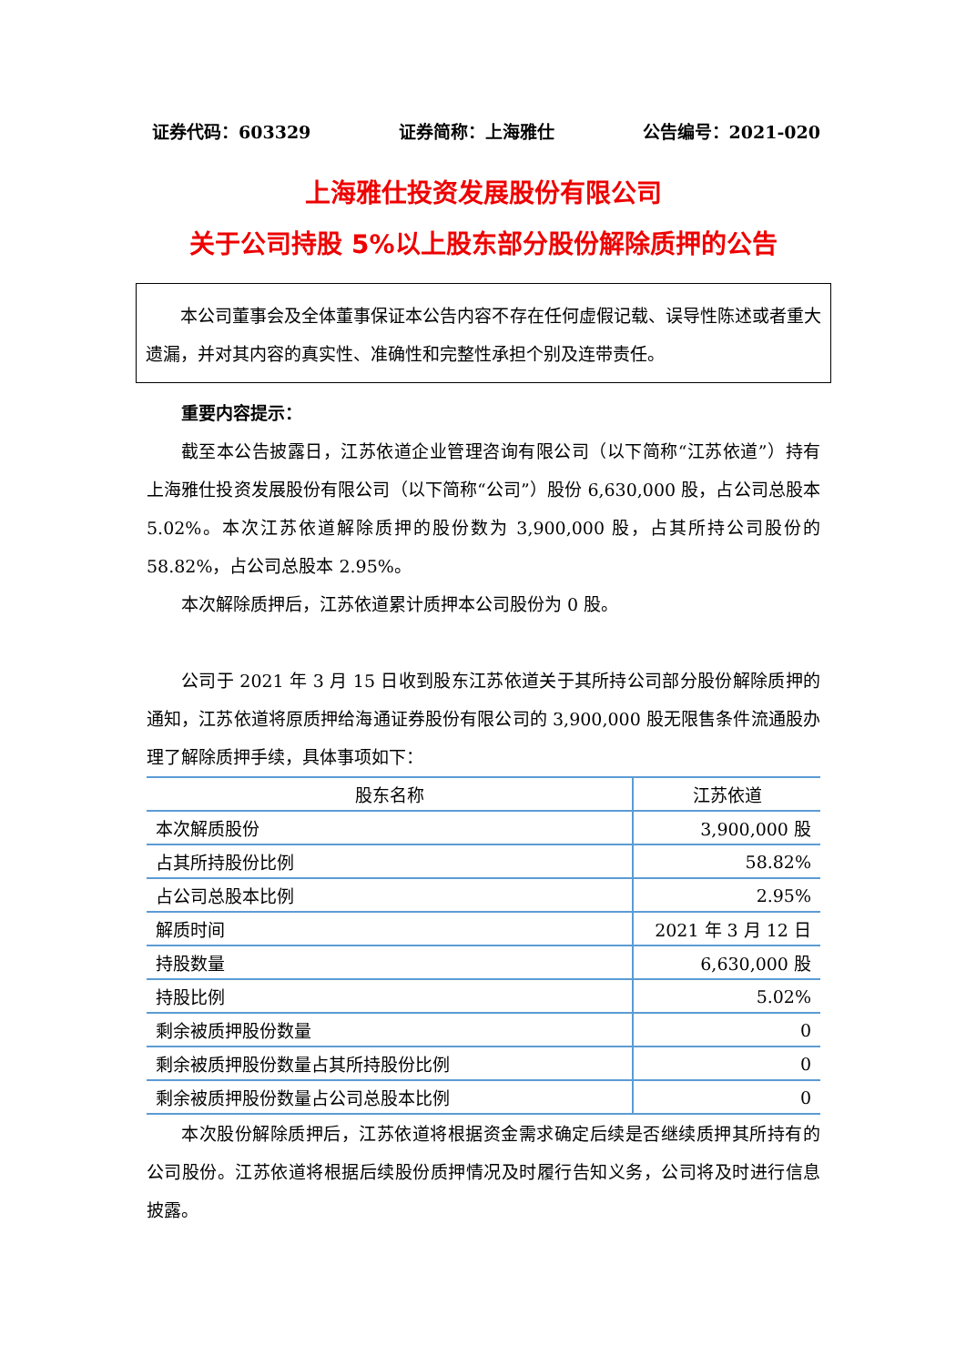证券代码：603329 证券简称：上海雅仕 公告编号：2021-020
上海雅仕投资发展股份有限公司
关于公司持股 5%以上股东部分股份解除质押的公告
本公司董事会及全体董事保证本公告内容不存在任何虚假记载、误导性陈述或者重大遗漏，并对其内容的真实性、准确性和完整性承担个别及连带责任。
重要内容提示：
截至本公告披露日，江苏依道企业管理咨询有限公司（以下简称“江苏依道”）持有上海雅仕投资发展股份有限公司（以下简称“公司”）股份 6,630,000 股，占公司总股本 5.02%。本次江苏依道解除质押的股份数为 3,900,000 股，占其所持公司股份的 58.82%，占公司总股本 2.95%。
本次解除质押后，江苏依道累计质押本公司股份为 0 股。
公司于 2021 年 3 月 15 日收到股东江苏依道关于其所持公司部分股份解除质押的通知，江苏依道将原质押给海通证券股份有限公司的 3,900,000 股无限售条件流通股办理了解除质押手续，具体事项如下：
| 股东名称 | 江苏依道 |
| --- | --- |
| 本次解质股份 | 3,900,000 股 |
| 占其所持股份比例 | 58.82% |
| 占公司总股本比例 | 2.95% |
| 解质时间 | 2021 年 3 月 12 日 |
| 持股数量 | 6,630,000 股 |
| 持股比例 | 5.02% |
| 剩余被质押股份数量 | 0 |
| 剩余被质押股份数量占其所持股份比例 | 0 |
| 剩余被质押股份数量占公司总股本比例 | 0 |
本次股份解除质押后，江苏依道将根据资金需求确定后续是否继续质押其所持有的公司股份。江苏依道将根据后续股份质押情况及时履行告知义务，公司将及时进行信息披露。